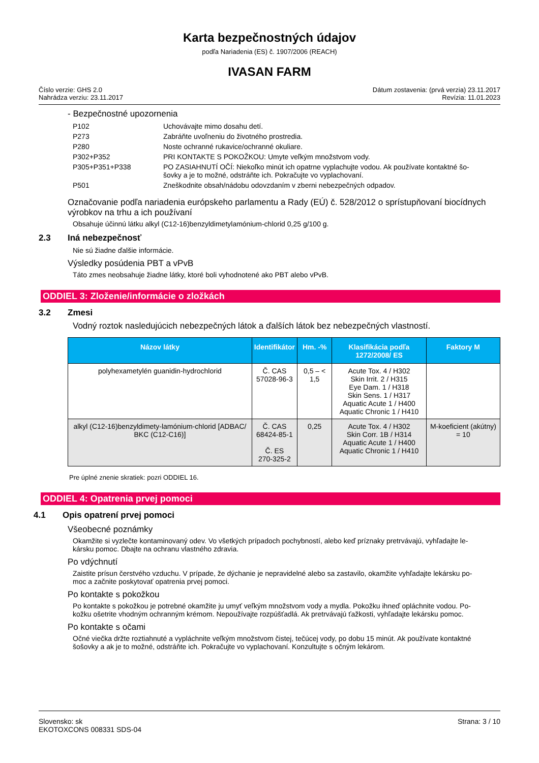Karta bezpečnostných údajov
podľa Nariadenia (ES) č. 1907/2006 (REACH)
IVASAN FARM
Číslo verzie: GHS 2.0
Nahrádza verziu: 23.11.2017
Dátum zostavenia: (prvá verzia) 23.11.2017
Revízia: 11.01.2023
- Bezpečnostné upozornenia
| P102 | Uchovávajte mimo dosahu detí. |
| P273 | Zabráňte uvoľneniu do životného prostredia. |
| P280 | Noste ochranné rukavice/ochranné okuliare. |
| P302+P352 | PRI KONTAKTE S POKOŽKOU: Umyte veľkým množstvom vody. |
| P305+P351+P338 | PO ZASIAHNUTÍ OČÍ: Niekoľko minút ich opatrne vyplachujte vodou. Ak používate kontaktné šo- šovky a je to možné, odstráňte ich. Pokračujte vo vyplachovaní. |
| P501 | Zneškodnite obsah/nádobu odovzdaním v zberni nebezpečných odpadov. |
Označovanie podľa nariadenia európskeho parlamentu a Rady (EÚ) č. 528/2012 o sprístupňovaní biocídnych výrobkov na trhu a ich používaní
Obsahuje účinnú látku alkyl (C12-16)benzyldimetylamónium-chlorid 0,25 g/100 g.
2.3 Iná nebezpečnosť
Nie sú žiadne ďalšie informácie.
Výsledky posúdenia PBT a vPvB
Táto zmes neobsahuje žiadne látky, ktoré boli vyhodnotené ako PBT alebo vPvB.
ODDIEL 3: Zloženie/informácie o zložkách
3.2 Zmesi
Vodný roztok nasledujúcich nebezpečných látok a ďalších látok bez nebezpečných vlastností.
| Názov látky | Identifikátor | Hm. -% | Klasifikácia podľa 1272/2008/ ES | Faktory M |
| --- | --- | --- | --- | --- |
| polyhexametylén guanidin-hydrochlorid | Č. CAS 57028-96-3 | 0,5 – < 1,5 | Acute Tox. 4 / H302 Skin Irrit. 2 / H315 Eye Dam. 1 / H318 Skin Sens. 1 / H317 Aquatic Acute 1 / H400 Aquatic Chronic 1 / H410 | |
| alkyl (C12-16)benzyldimety-lamónium-chlorid [ADBAC/ BKC (C12-C16)] | Č. CAS 68424-85-1 Č. ES 270-325-2 | 0,25 | Acute Tox. 4 / H302 Skin Corr. 1B / H314 Aquatic Acute 1 / H400 Aquatic Chronic 1 / H410 | M-koeficient (akútny) = 10 |
Pre úplné znenie skratiek: pozri ODDIEL 16.
ODDIEL 4: Opatrenia prvej pomoci
4.1 Opis opatrení prvej pomoci
Všeobecné poznámky
Okamžite si vyzlečte kontaminovaný odev. Vo všetkých prípadoch pochybností, alebo keď príznaky pretrvávajú, vyhľadajte le-
kársku pomoc. Dbajte na ochranu vlastného zdravia.
Po vdýchnutí
Zaistite prísun čerstvého vzduchu. V prípade, že dýchanie je nepravidelné alebo sa zastavilo, okamžite vyhľadajte lekársku po-
moc a začnite poskytovať opatrenia prvej pomoci.
Po kontakte s pokožkou
Po kontakte s pokožkou je potrebné okamžite ju umyť veľkým množstvom vody a mydla. Pokožku ihneď opláchnite vodou. Po-
kožku ošetrite vhodným ochranným krémom. Nepoužívajte rozpúšťadlá. Ak pretrvávajú ťažkosti, vyhľadajte lekársku pomoc.
Po kontakte s očami
Očné viečka držte roztiahnuté a vypláchnite veľkým množstvom čistej, tečúcej vody, po dobu 15 minút. Ak používate kontaktné
šošovky a ak je to možné, odstráňte ich. Pokračujte vo vyplachovaní. Konzultujte s očným lekárom.
Slovensko: sk
EKOTOXCONS 008331 SDS-04
Strana: 3 / 10